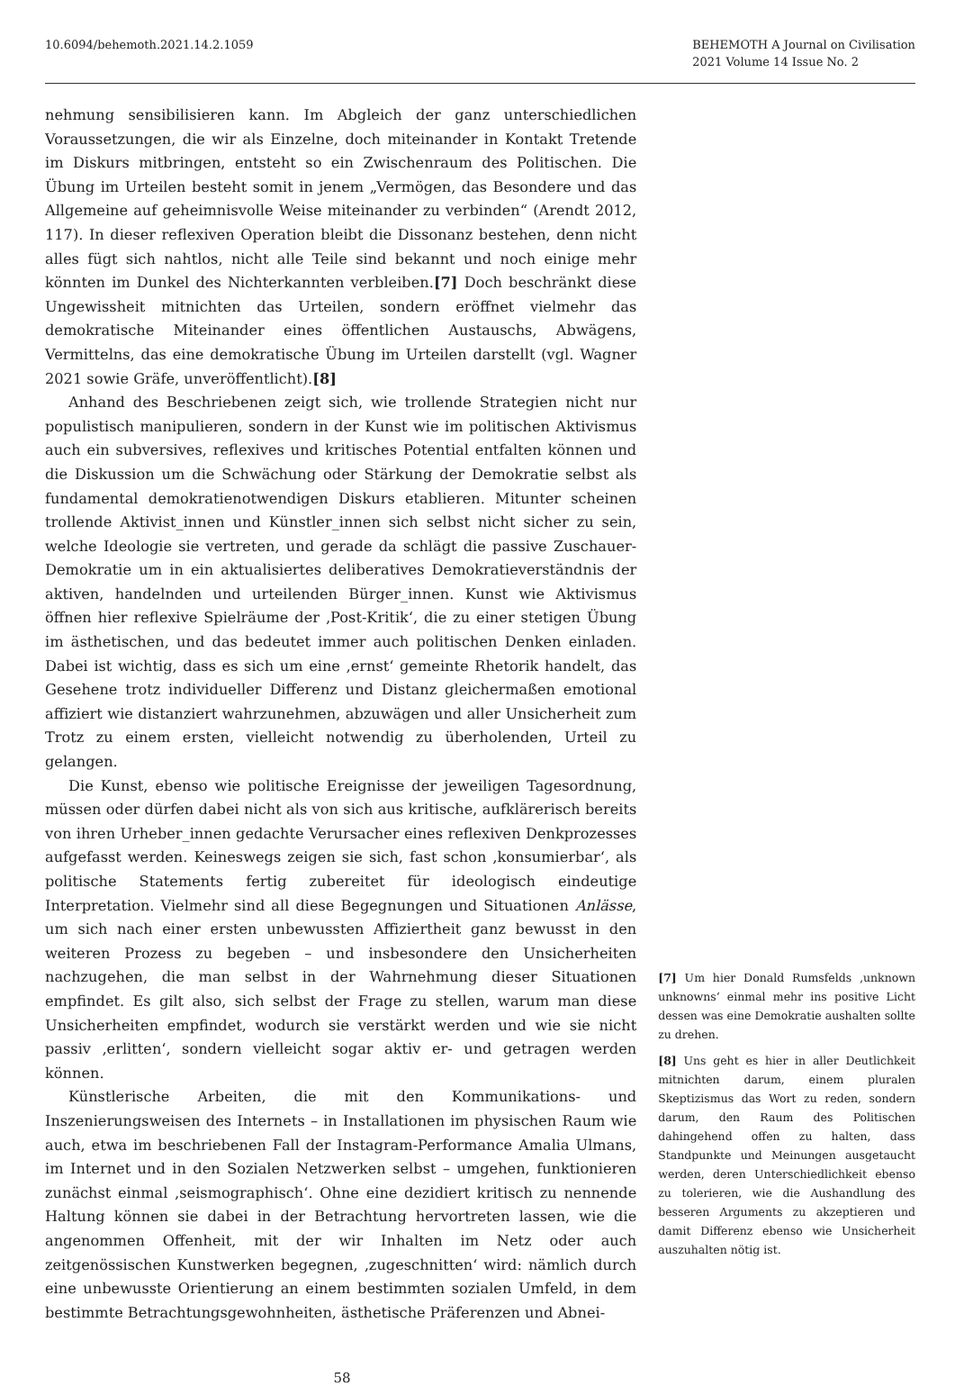10.6094/behemoth.2021.14.2.1059
BEHEMOTH A Journal on Civilisation
2021 Volume 14 Issue No. 2
nehmung sensibilisieren kann. Im Abgleich der ganz unterschiedlichen Voraussetzungen, die wir als Einzelne, doch miteinander in Kontakt Tretende im Diskurs mitbringen, entsteht so ein Zwischenraum des Politischen. Die Übung im Urteilen besteht somit in jenem „Vermögen, das Besondere und das Allgemeine auf geheimnisvolle Weise miteinander zu verbinden“ (Arendt 2012, 117). In dieser reflexiven Operation bleibt die Dissonanz bestehen, denn nicht alles fügt sich nahtlos, nicht alle Teile sind bekannt und noch einige mehr könnten im Dunkel des Nichterkannten verbleiben.[7] Doch beschränkt diese Ungewissheit mitnichten das Urteilen, sondern eröffnet vielmehr das demokratische Miteinander eines öffentlichen Austauschs, Abwägens, Vermittelns, das eine demokratische Übung im Urteilen darstellt (vgl. Wagner 2021 sowie Gräfe, unveröffentlicht).[8]
Anhand des Beschriebenen zeigt sich, wie trollende Strategien nicht nur populistisch manipulieren, sondern in der Kunst wie im politischen Aktivismus auch ein subversives, reflexives und kritisches Potential entfalten können und die Diskussion um die Schwächung oder Stärkung der Demokratie selbst als fundamental demokratienotwendigen Diskurs etablieren. Mitunter scheinen trollende Aktivist_innen und Künstler_innen sich selbst nicht sicher zu sein, welche Ideologie sie vertreten, und gerade da schlägt die passive Zuschauer-Demokratie um in ein aktualisiertes deliberatives Demokratieverständnis der aktiven, handelnden und urteilenden Bürger_innen. Kunst wie Aktivismus öffnen hier reflexive Spielräume der ‚Post-Kritik‘, die zu einer stetigen Übung im ästhetischen, und das bedeutet immer auch politischen Denken einladen. Dabei ist wichtig, dass es sich um eine ‚ernst‘ gemeinte Rhetorik handelt, das Gesehene trotz individueller Differenz und Distanz gleichermaßen emotional affiziert wie distanziert wahrzunehmen, abzuwägen und aller Unsicherheit zum Trotz zu einem ersten, vielleicht notwendig zu überholenden, Urteil zu gelangen.
Die Kunst, ebenso wie politische Ereignisse der jeweiligen Tagesordnung, müssen oder dürfen dabei nicht als von sich aus kritische, aufklärerisch bereits von ihren Urheber_innen gedachte Verursacher eines reflexiven Denkprozesses aufgefasst werden. Keineswegs zeigen sie sich, fast schon ‚konsumierbar‘, als politische Statements fertig zubereitet für ideologisch eindeutige Interpretation. Vielmehr sind all diese Begegnungen und Situationen Anlässe, um sich nach einer ersten unbewussten Affiziertheit ganz bewusst in den weiteren Prozess zu begeben – und insbesondere den Unsicherheiten nachzugehen, die man selbst in der Wahrnehmung dieser Situationen empfindet. Es gilt also, sich selbst der Frage zu stellen, warum man diese Unsicherheiten empfindet, wodurch sie verstärkt werden und wie sie nicht passiv ‚erlitten‘, sondern vielleicht sogar aktiv er- und getragen werden können.
Künstlerische Arbeiten, die mit den Kommunikations- und Inszenierungsweisen des Internets – in Installationen im physischen Raum wie auch, etwa im beschriebenen Fall der Instagram-Performance Amalia Ulmans, im Internet und in den Sozialen Netzwerken selbst – umgehen, funktionieren zunächst einmal ‚seismographisch‘. Ohne eine dezidiert kritisch zu nennende Haltung können sie dabei in der Betrachtung hervortreten lassen, wie die angenommen Offenheit, mit der wir Inhalten im Netz oder auch zeitgenössischen Kunstwerken begegnen, ‚zugeschnitten‘ wird: nämlich durch eine unbewusste Orientierung an einem bestimmten sozialen Umfeld, in dem bestimmte Betrachtungsgewohnheiten, ästhetische Präferenzen und Abnei-
[7] Um hier Donald Rumsfelds ‚unknown unknowns‘ einmal mehr ins positive Licht dessen was eine Demokratie aushalten sollte zu drehen.
[8] Uns geht es hier in aller Deutlichkeit mitnichten darum, einem pluralen Skeptizismus das Wort zu reden, sondern darum, den Raum des Politischen dahingehend offen zu halten, dass Standpunkte und Meinungen ausgetaucht werden, deren Unterschiedlichkeit ebenso zu tolerieren, wie die Aushandlung des besseren Arguments zu akzeptieren und damit Differenz ebenso wie Unsicherheit auszuhalten nötig ist.
58